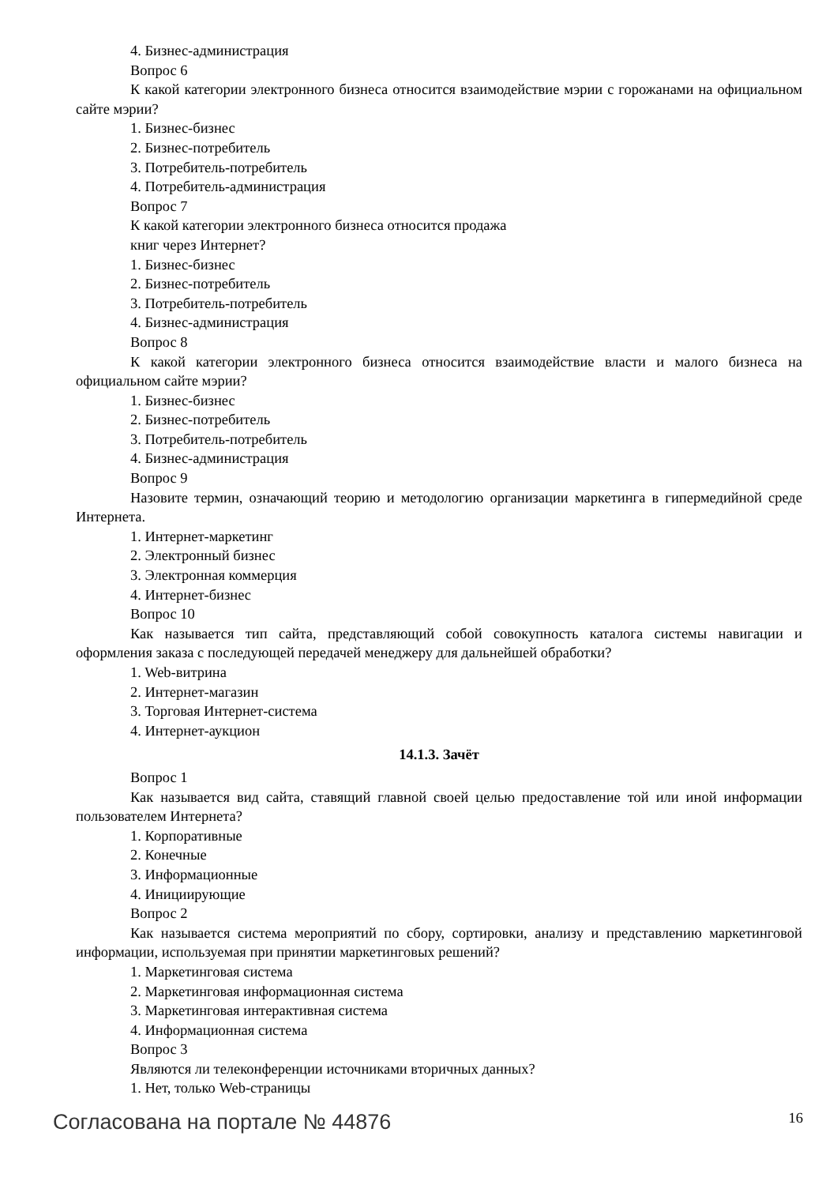4. Бизнес-администрация
Вопрос 6
К какой категории электронного бизнеса относится взаимодействие мэрии с горожанами на официальном сайте мэрии?
1. Бизнес-бизнес
2. Бизнес-потребитель
3. Потребитель-потребитель
4. Потребитель-администрация
Вопрос 7
К какой категории электронного бизнеса относится продажа
книг через Интернет?
1. Бизнес-бизнес
2. Бизнес-потребитель
3. Потребитель-потребитель
4. Бизнес-администрация
Вопрос 8
К какой категории электронного бизнеса относится взаимодействие власти и малого бизнеса на официальном сайте мэрии?
1. Бизнес-бизнес
2. Бизнес-потребитель
3. Потребитель-потребитель
4. Бизнес-администрация
Вопрос 9
Назовите термин, означающий теорию и методологию организации маркетинга в гипермедийной среде Интернета.
1. Интернет-маркетинг
2. Электронный бизнес
3. Электронная коммерция
4. Интернет-бизнес
Вопрос 10
Как называется тип сайта, представляющий собой совокупность каталога системы навигации и оформления заказа с последующей передачей менеджеру для дальнейшей обработки?
1. Web-витрина
2. Интернет-магазин
3. Торговая Интернет-система
4. Интернет-аукцион
14.1.3. Зачёт
Вопрос 1
Как называется вид сайта, ставящий главной своей целью предоставление той или иной информации пользователем Интернета?
1. Корпоративные
2. Конечные
3. Информационные
4. Инициирующие
Вопрос 2
Как называется система мероприятий по сбору, сортировки, анализу и представлению маркетинговой информации, используемая при принятии маркетинговых решений?
1. Маркетинговая система
2. Маркетинговая информационная система
3. Маркетинговая интерактивная система
4. Информационная система
Вопрос 3
Являются ли телеконференции источниками вторичных данных?
1. Нет, только Web-страницы
Согласована на портале № 44876 16